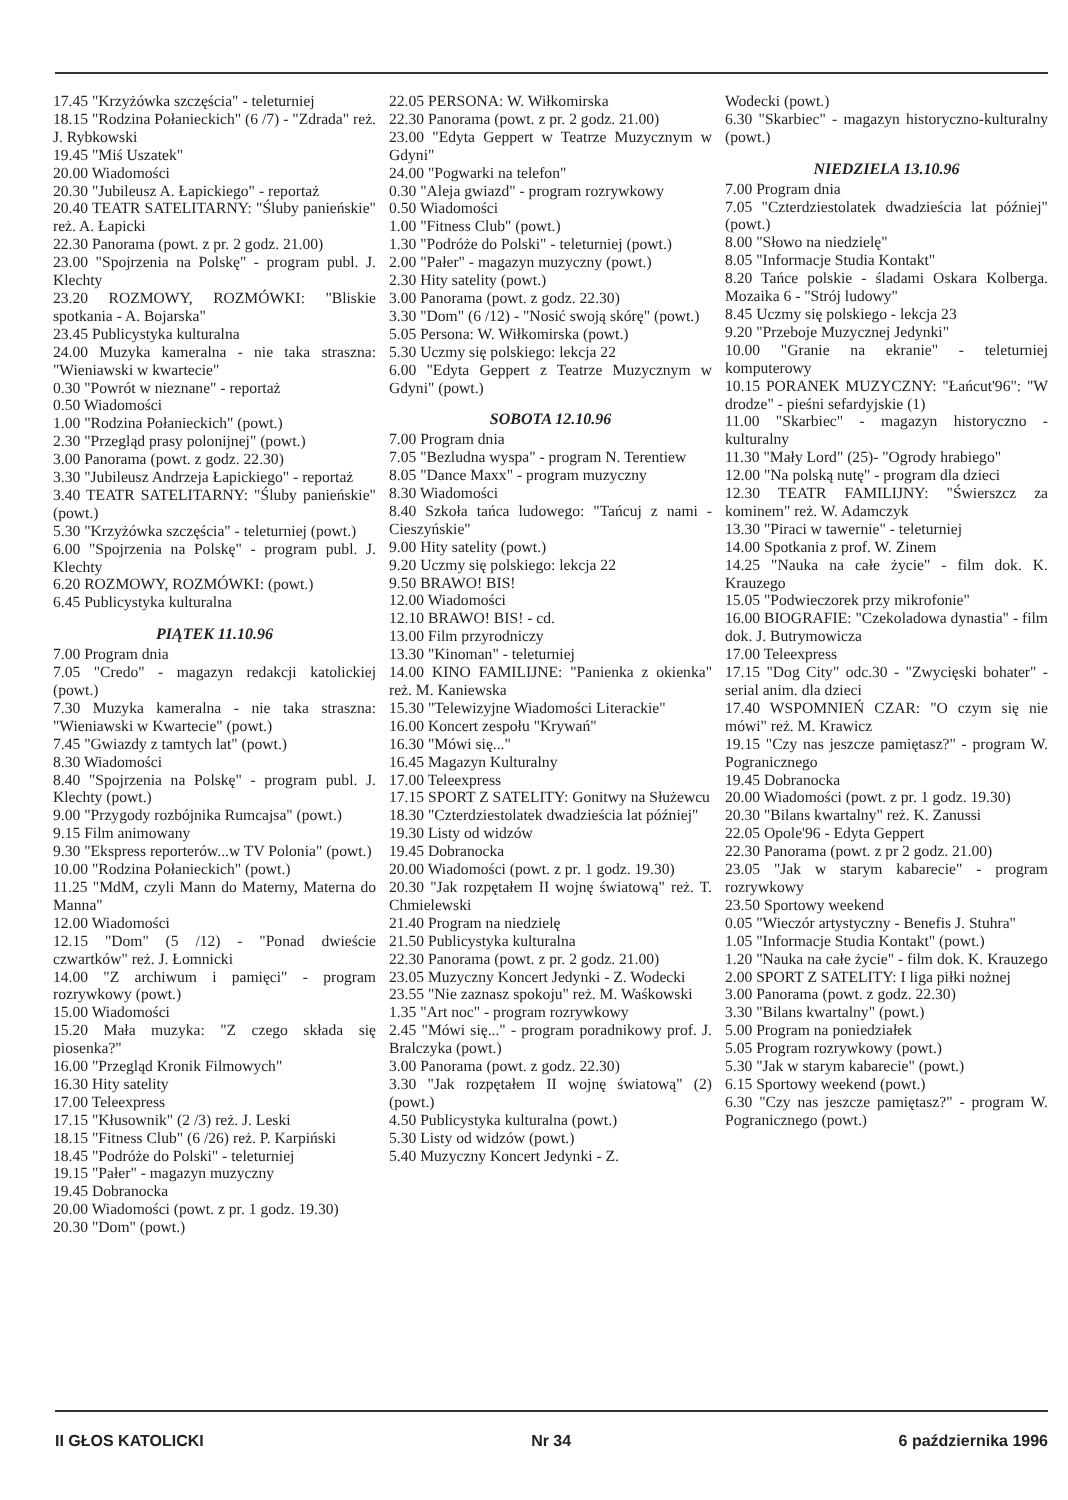17.45 "Krzyżówka szczęścia" - teleturniej
18.15 "Rodzina Połanieckich" (6 /7) - "Zdrada" reż. J. Rybkowski
19.45 "Miś Uszatek"
20.00 Wiadomości
20.30 "Jubileusz A. Łapickiego" - reportaż
20.40 TEATR SATELITARNY: "Śluby panieńskie" reż. A. Łapicki
22.30 Panorama (powt. z pr. 2 godz. 21.00)
23.00 "Spojrzenia na Polskę" - program publ. J. Klechty
23.20 ROZMOWY, ROZMÓWKI: "Bliskie spotkania - A. Bojarska"
23.45 Publicystyka kulturalna
24.00 Muzyka kameralna - nie taka straszna: "Wieniawski w kwartecie"
0.30 "Powrót w nieznane" - reportaż
0.50 Wiadomości
1.00 "Rodzina Połanieckich" (powt.)
2.30 "Przegląd prasy polonijnej" (powt.)
3.00 Panorama (powt. z godz. 22.30)
3.30 "Jubileusz Andrzeja Łapickiego" - reportaż
3.40 TEATR SATELITARNY: "Śluby panieńskie" (powt.)
5.30 "Krzyżówka szczęścia" - teleturniej (powt.)
6.00 "Spojrzenia na Polskę" - program publ. J. Klechty
6.20 ROZMOWY, ROZMÓWKI: (powt.)
6.45 Publicystyka kulturalna
PIĄTEK 11.10.96
7.00 Program dnia
7.05 "Credo" - magazyn redakcji katolickiej (powt.)
7.30 Muzyka kameralna - nie taka straszna: "Wieniawski w Kwartecie" (powt.)
7.45 "Gwiazdy z tamtych lat" (powt.)
8.30 Wiadomości
8.40 "Spojrzenia na Polskę" - program publ. J. Klechty (powt.)
9.00 "Przygody rozbójnika Rumcajsa" (powt.)
9.15 Film animowany
9.30 "Ekspress reporterów...w TV Polonia" (powt.)
10.00 "Rodzina Połanieckich" (powt.)
11.25 "MdM, czyli Mann do Materny, Materna do Manna"
12.00 Wiadomości
12.15 "Dom" (5 /12) - "Ponad dwieście czwartków" reż. J. Łomnicki
14.00 "Z archiwum i pamięci" - program rozrywkowy (powt.)
15.00 Wiadomości
15.20 Mała muzyka: "Z czego składa się piosenka?"
16.00 "Przegląd Kronik Filmowych"
16.30 Hity satelity
17.00 Teleexpress
17.15 "Kłusownik" (2 /3) reż. J. Leski
18.15 "Fitness Club" (6 /26) reż. P. Karpiński
18.45 "Podróże do Polski" - teleturniej
19.15 "Pałer" - magazyn muzyczny
19.45 Dobranocka
20.00 Wiadomości (powt. z pr. 1 godz. 19.30)
20.30 "Dom" (powt.)
22.05 PERSONA: W. Wiłkomirska
22.30 Panorama (powt. z pr. 2 godz. 21.00)
23.00 "Edyta Geppert w Teatrze Muzycznym w Gdyni"
24.00 "Pogwarki na telefon"
0.30 "Aleja gwiazd" - program rozrywkowy
0.50 Wiadomości
1.00 "Fitness Club" (powt.)
1.30 "Podróże do Polski" - teleturniej (powt.)
2.00 "Pałer" - magazyn muzyczny (powt.)
2.30 Hity satelity (powt.)
3.00 Panorama (powt. z godz. 22.30)
3.30 "Dom" (6 /12) - "Nosić swoją skórę" (powt.)
5.05 Persona: W. Wiłkomirska (powt.)
5.30 Uczmy się polskiego: lekcja 22
6.00 "Edyta Geppert z Teatrze Muzycznym w Gdyni" (powt.)
SOBOTA 12.10.96
7.00 Program dnia
7.05 "Bezludna wyspa" - program N. Terentiew
8.05 "Dance Maxx" - program muzyczny
8.30 Wiadomości
8.40 Szkoła tańca ludowego: "Tańcuj z nami - Cieszyńskie"
9.00 Hity satelity (powt.)
9.20 Uczmy się polskiego: lekcja 22
9.50 BRAWO! BIS!
12.00 Wiadomości
12.10 BRAWO! BIS! - cd.
13.00 Film przyrodniczy
13.30 "Kinoman" - teleturniej
14.00 KINO FAMILIJNE: "Panienka z okienka" reż. M. Kaniewska
15.30 "Telewizyjne Wiadomości Literackie"
16.00 Koncert zespołu "Krywań"
16.30 "Mówi się..."
16.45 Magazyn Kulturalny
17.00 Teleexpress
17.15 SPORT Z SATELITY: Gonitwy na Służewcu
18.30 "Czterdziestolatek dwadzieścia lat później"
19.30 Listy od widzów
19.45 Dobranocka
20.00 Wiadomości (powt. z pr. 1 godz. 19.30)
20.30 "Jak rozpętałem II wojnę światową" reż. T. Chmielewski
21.40 Program na niedzielę
21.50 Publicystyka kulturalna
22.30 Panorama (powt. z pr. 2 godz. 21.00)
23.05 Muzyczny Koncert Jedynki - Z. Wodecki
23.55 "Nie zaznasz spokoju" reż. M. Waśkowski
1.35 "Art noc" - program rozrywkowy
2.45 "Mówi się..." - program poradnikowy prof. J. Bralczyka (powt.)
3.00 Panorama (powt. z godz. 22.30)
3.30 "Jak rozpętałem II wojnę światową" (2) (powt.)
4.50 Publicystyka kulturalna (powt.)
5.30 Listy od widzów (powt.)
5.40 Muzyczny Koncert Jedynki - Z.
Wodecki (powt.)
6.30 "Skarbiec" - magazyn historyczno-kulturalny (powt.)
NIEDZIELA 13.10.96
7.00 Program dnia
7.05 "Czterdziestolatek dwadzieścia lat później" (powt.)
8.00 "Słowo na niedzielę"
8.05 "Informacje Studia Kontakt"
8.20 Tańce polskie - śladami Oskara Kolberga. Mozaika 6 - "Strój ludowy"
8.45 Uczmy się polskiego - lekcja 23
9.20 "Przeboje Muzycznej Jedynki"
10.00 "Granie na ekranie" - teleturniej komputerowy
10.15 PORANEK MUZYCZNY: "Łańcut'96": "W drodze" - pieśni sefardyjskie (1)
11.00 "Skarbiec" - magazyn historyczno - kulturalny
11.30 "Mały Lord" (25)- "Ogrody hrabiego"
12.00 "Na polską nutę" - program dla dzieci
12.30 TEATR FAMILIJNY: "Świerszcz za kominem" reż. W. Adamczyk
13.30 "Piraci w tawernie" - teleturniej
14.00 Spotkania z prof. W. Zinem
14.25 "Nauka na całe życie" - film dok. K. Krauzego
15.05 "Podwieczorek przy mikrofonie"
16.00 BIOGRAFIE: "Czekoladowa dynastia" - film dok. J. Butrymowicza
17.00 Teleexpress
17.15 "Dog City" odc.30 - "Zwycięski bohater" - serial anim. dla dzieci
17.40 WSPOMNIEŃ CZAR: "O czym się nie mówi" reż. M. Krawicz
19.15 "Czy nas jeszcze pamiętasz?" - program W. Pogranicznego
19.45 Dobranocka
20.00 Wiadomości (powt. z pr. 1 godz. 19.30)
20.30 "Bilans kwartalny" reż. K. Zanussi
22.05 Opole'96 - Edyta Geppert
22.30 Panorama (powt. z pr 2 godz. 21.00)
23.05 "Jak w starym kabarecie" - program rozrywkowy
23.50 Sportowy weekend
0.05 "Wieczór artystyczny - Benefis J. Stuhra"
1.05 "Informacje Studia Kontakt" (powt.)
1.20 "Nauka na całe życie" - film dok. K. Krauzego
2.00 SPORT Z SATELITY: I liga piłki nożnej
3.00 Panorama (powt. z godz. 22.30)
3.30 "Bilans kwartalny" (powt.)
5.00 Program na poniedziałek
5.05 Program rozrywkowy (powt.)
5.30 "Jak w starym kabarecie" (powt.)
6.15 Sportowy weekend (powt.)
6.30 "Czy nas jeszcze pamiętasz?" - program W. Pogranicznego (powt.)
II GŁOS KATOLICKI Nr 34 6 października 1996